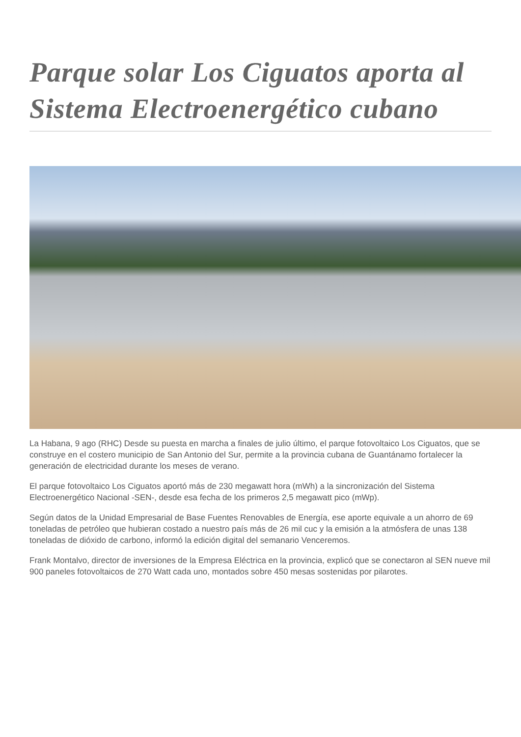Parque solar Los Ciguatos aporta al Sistema Electroenergético cubano
La Habana, 9 ago (RHC) Desde su puesta en marcha a finales de julio último, el parque fotovoltaico Los Ciguatos, que se construye en el costero municipio de San Antonio del Sur, permite a la provincia cubana de Guantánamo fortalecer la generación de electricidad durante los meses de verano.
El parque fotovoltaico Los Ciguatos aportó más de 230 megawatt hora (mWh) a la sincronización del Sistema Electroenergético Nacional -SEN-, desde esa fecha de los primeros 2,5 megawatt pico (mWp).
Según datos de la Unidad Empresarial de Base Fuentes Renovables de Energía, ese aporte equivale a un ahorro de 69 toneladas de petróleo que hubieran costado a nuestro país más de 26 mil cuc y la emisión a la atmósfera de unas 138 toneladas de dióxido de carbono, informó la edición digital del semanario Venceremos.
Frank Montalvo, director de inversiones de la Empresa Eléctrica en la provincia, explicó que se conectaron al SEN nueve mil 900 paneles fotovoltaicos de 270 Watt cada uno, montados sobre 450 mesas sostenidas por pilarotes.